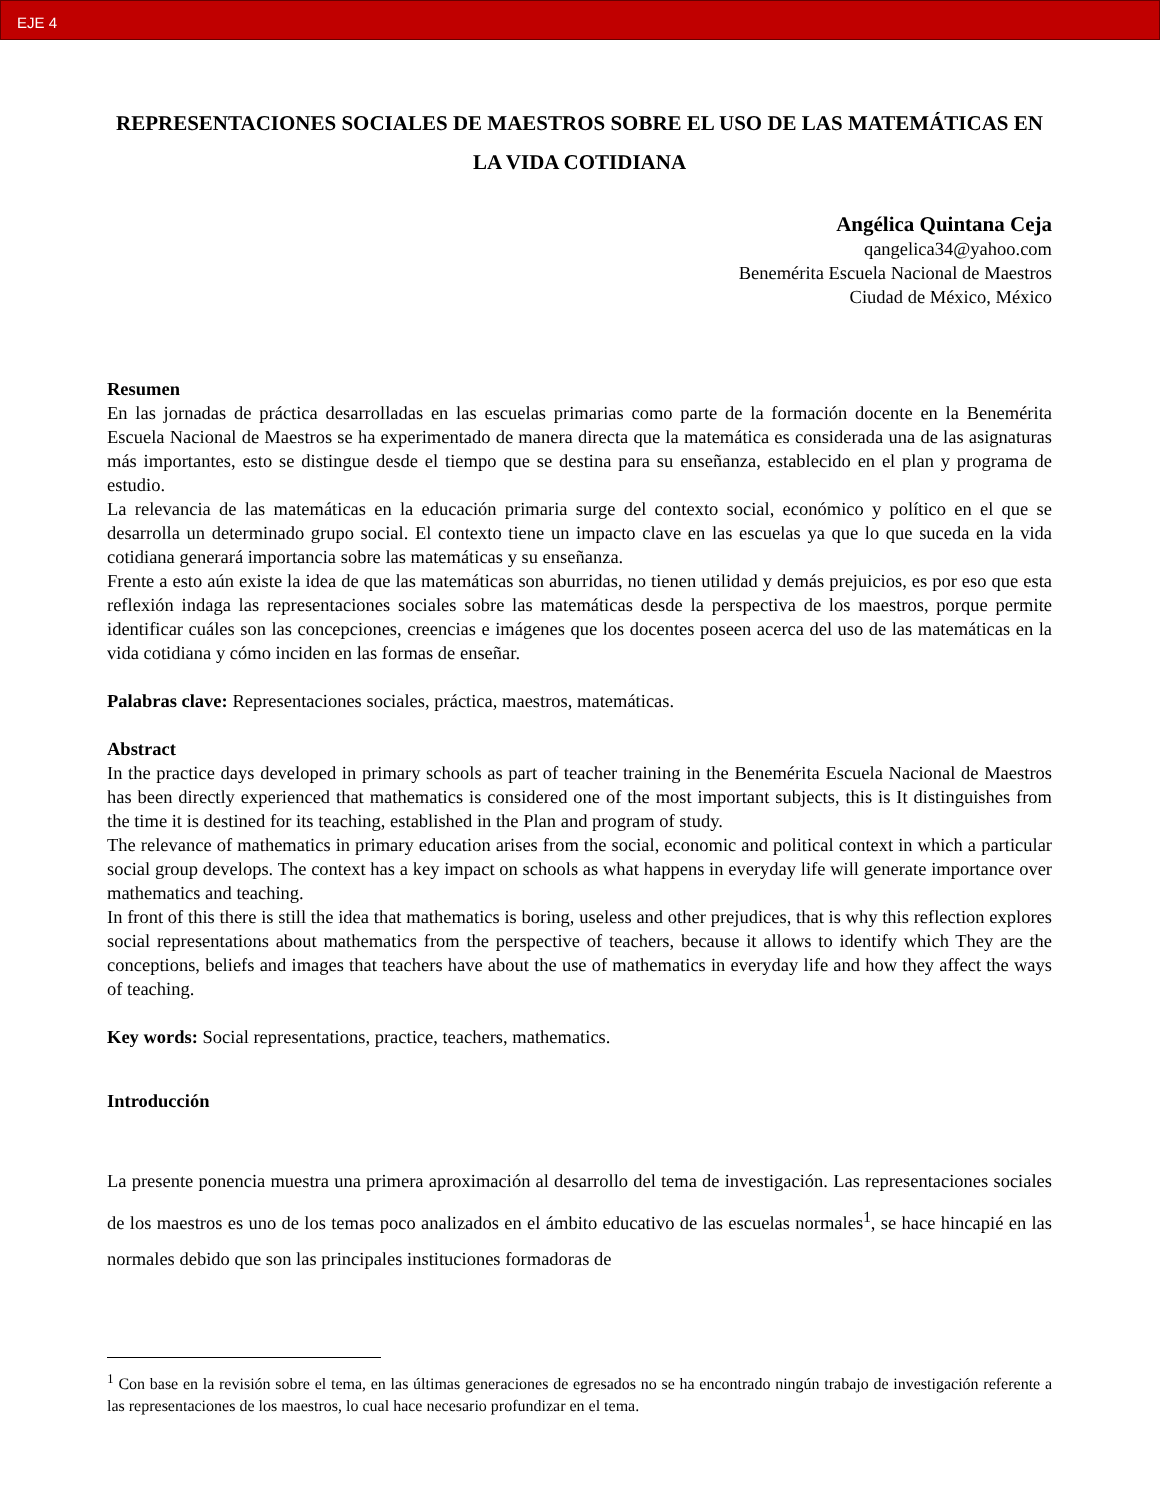EJE 4
REPRESENTACIONES SOCIALES DE MAESTROS SOBRE EL USO DE LAS MATEMÁTICAS EN LA VIDA COTIDIANA
Angélica Quintana Ceja
qangelica34@yahoo.com
Benemérita Escuela Nacional de Maestros
Ciudad de México, México
Resumen
En las jornadas de práctica desarrolladas en las escuelas primarias como parte de la formación docente en la Benemérita Escuela Nacional de Maestros se ha experimentado de manera directa que la matemática es considerada una de las asignaturas más importantes, esto se distingue desde el tiempo que se destina para su enseñanza, establecido en el plan y programa de estudio.
La relevancia de las matemáticas en la educación primaria surge del contexto social, económico y político en el que se desarrolla un determinado grupo social. El contexto tiene un impacto clave en las escuelas ya que lo que suceda en la vida cotidiana generará importancia sobre las matemáticas y su enseñanza.
Frente a esto aún existe la idea de que las matemáticas son aburridas, no tienen utilidad y demás prejuicios, es por eso que esta reflexión indaga las representaciones sociales sobre las matemáticas desde la perspectiva de los maestros, porque permite identificar cuáles son las concepciones, creencias e imágenes que los docentes poseen acerca del uso de las matemáticas en la vida cotidiana y cómo inciden en las formas de enseñar.
Palabras clave: Representaciones sociales, práctica, maestros, matemáticas.
Abstract
In the practice days developed in primary schools as part of teacher training in the Benemérita Escuela Nacional de Maestros has been directly experienced that mathematics is considered one of the most important subjects, this is It distinguishes from the time it is destined for its teaching, established in the Plan and program of study.
The relevance of mathematics in primary education arises from the social, economic and political context in which a particular social group develops. The context has a key impact on schools as what happens in everyday life will generate importance over mathematics and teaching.
In front of this there is still the idea that mathematics is boring, useless and other prejudices, that is why this reflection explores social representations about mathematics from the perspective of teachers, because it allows to identify which They are the conceptions, beliefs and images that teachers have about the use of mathematics in everyday life and how they affect the ways of teaching.
Key words: Social representations, practice, teachers, mathematics.
Introducción
La presente ponencia muestra una primera aproximación al desarrollo del tema de investigación. Las representaciones sociales de los maestros es uno de los temas poco analizados en el ámbito educativo de las escuelas normales<sup>1</sup>, se hace hincapié en las normales debido que son las principales instituciones formadoras de
<sup>1</sup> Con base en la revisión sobre el tema, en las últimas generaciones de egresados no se ha encontrado ningún trabajo de investigación referente a las representaciones de los maestros, lo cual hace necesario profundizar en el tema.